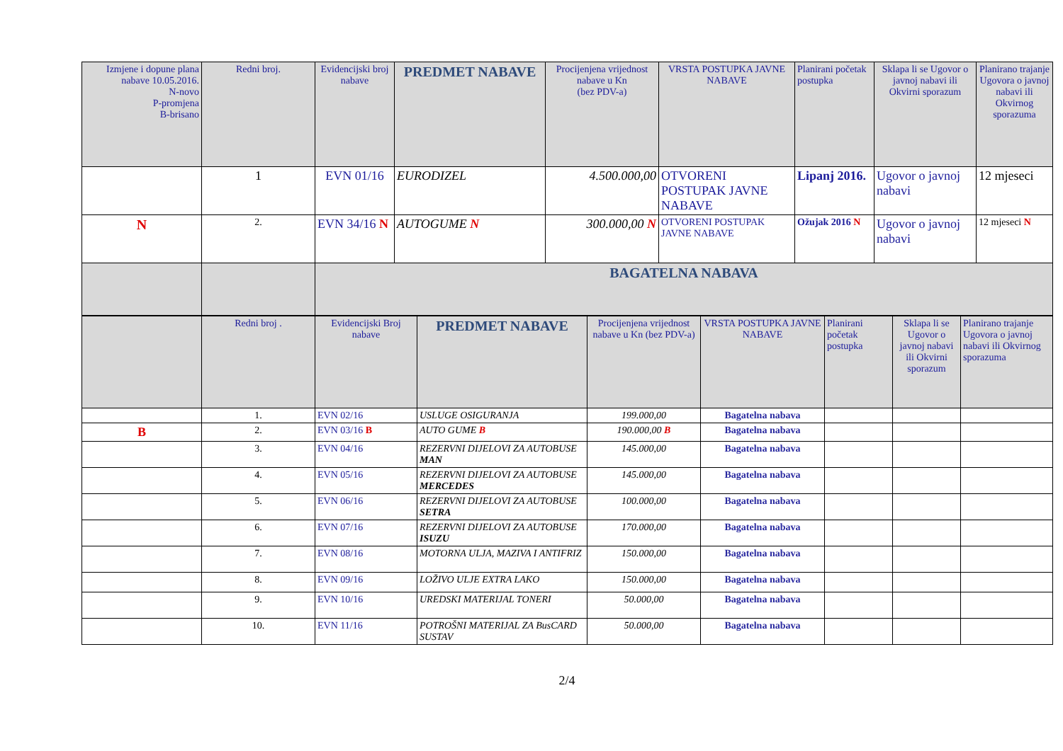| Izmjene i dopune plana nabave 10.05.2016. N-novo P-promjena B-brisano | Redni broj. | Evidencijski broj nabave | PREDMET NABAVE | Procijenjena vrijednost nabave u Kn (bez PDV-a) | VRSTA POSTUPKA JAVNE NABAVE | Planirani početak postupka | Sklapa li se Ugovor o javnoj nabavi ili Okvirni sporazum | Planirano trajanje Ugovora o javnoj nabavi ili Okvirnog sporazuma |
| --- | --- | --- | --- | --- | --- | --- | --- | --- |
| | 1 | EVN 01/16 | EURODIZEL | 4.500.000,00 | OTVORENI POSTUPAK JAVNE NABAVE | Lipanj 2016. | Ugovor o javnoj nabavi | 12 mjeseci |
| N | 2. | EVN 34/16 N | AUTOGUME N | 300.000,00 N | OTVORENI POSTUPAK JAVNE NABAVE | Ožujak 2016 N | Ugovor o javnoj nabavi | 12 mjeseci N |
| | | BAGATELNA NABAVA | | | | | | |
| | Redni broj . | Evidencijski Broj nabave | PREDMET NABAVE | Procijenjena vrijednost nabave u Kn (bez PDV-a) | VRSTA POSTUPKA JAVNE NABAVE | Planirani početak postupka | Sklapa li se Ugovor o javnoj nabavi ili Okvirni sporazum | Planirano trajanje Ugovora o javnoj nabavi ili Okvirnog sporazuma |
| --- | --- | --- | --- | --- | --- | --- | --- | --- |
| | 1. | EVN 02/16 | USLUGE OSIGURANJA | 199.000,00 | Bagatelna nabava | | | |
| B | 2. | EVN 03/16 B | AUTO GUME B | 190.000,00 B | Bagatelna nabava | | | |
| | 3. | EVN 04/16 | REZERVNI DIJELOVI ZA AUTOBUSE MAN | 145.000,00 | Bagatelna nabava | | | |
| | 4. | EVN 05/16 | REZERVNI DIJELOVI ZA AUTOBUSE MERCEDES | 145.000,00 | Bagatelna nabava | | | |
| | 5. | EVN 06/16 | REZERVNI DIJELOVI ZA AUTOBUSE SETRA | 100.000,00 | Bagatelna nabava | | | |
| | 6. | EVN 07/16 | REZERVNI DIJELOVI ZA AUTOBUSE ISUZU | 170.000,00 | Bagatelna nabava | | | |
| | 7. | EVN 08/16 | MOTORNA ULJA, MAZIVA I ANTIFRIZ | 150.000,00 | Bagatelna nabava | | | |
| | 8. | EVN 09/16 | LOŽIVO ULJE EXTRA LAKO | 150.000,00 | Bagatelna nabava | | | |
| | 9. | EVN 10/16 | UREDSKI MATERIJAL TONERI | 50.000,00 | Bagatelna nabava | | | |
| | 10. | EVN 11/16 | POTROŠNI MATERIJAL ZA BusCARD SUSTAV | 50.000,00 | Bagatelna nabava | | | |
2/4